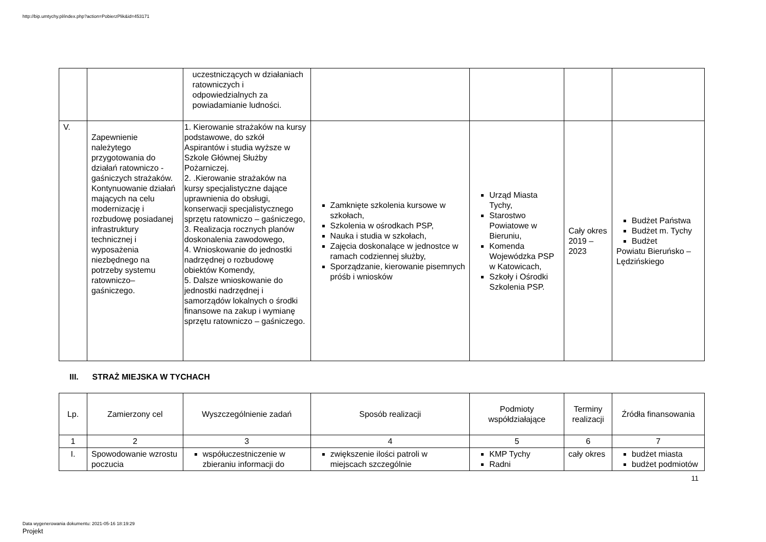http://bip.umtychy.pl/index.php?action=PobierzPlik&id=453171
| | | uczestniczących w działaniach ratowniczych i odpowiedzialnych za powiadamianie ludności. | | | | |
| V. | Zapewnienie należytego przygotowania do działań ratowniczo -gaśniczych strażaków. Kontynuowanie działań mających na celu modernizację i rozbudowę posiadanej infrastruktury technicznej i wyposażenia niezbędnego na potrzeby systemu ratowniczo– gaśniczego. | 1. Kierowanie strażaków na kursy podstawowe, do szkół Aspirantów i studia wyższe w Szkole Głównej Służby Pożarniczej. 2. .Kierowanie strażaków na kursy specjalistyczne dające uprawnienia do obsługi, konserwacji specjalistycznego sprzętu ratowniczo – gaśniczego, 3. Realizacja rocznych planów doskonalenia zawodowego, 4. Wnioskowanie do jednostki nadrzędnej o rozbudowę obiektów Komendy, 5. Dalsze wnioskowanie do jednostki nadrzędnej i samorządów lokalnych o środki finansowe na zakup i wymianę sprzętu ratowniczo – gaśniczego. | Zamknięte szkolenia kursowe w szkołach, Szkolenia w ośrodkach PSP, Nauka i studia w szkołach, Zajęcia doskonalące w jednostce w ramach codziennej służby, Sporządzanie, kierowanie pisemnych próśb i wniosków | Urząd Miasta Tychy, Starostwo Powiatowe w Bieruniu, Komenda Wojewódzka PSP w Katowicach, Szkoły i Ośrodki Szkolenia PSP. | Cały okres 2019 – 2023 | Budżet Państwa Budżet m. Tychy Budżet Powiatu Bieruńsko – Lędzińskiego |
III. STRAŻ MIEJSKA W TYCHACH
| Lp. | Zamierzony cel | Wyszczególnienie zadań | Sposób realizacji | Podmioty współdziałające | Terminy realizacji | Źródła finansowania |
| --- | --- | --- | --- | --- | --- | --- |
| 1 | 2 | 3 | 4 | 5 | 6 | 7 |
| I. | Spowodowanie wzrostu poczucia | współuczestniczenie w zbieraniu informacji do | zwiększenie ilości patroli w miejscach szczególnie | KMP Tychy Radni | cały okres | budżet miasta budżet podmiotów |
11
Data wygenerowania dokumentu: 2021-05-16 18:19:29
Projekt